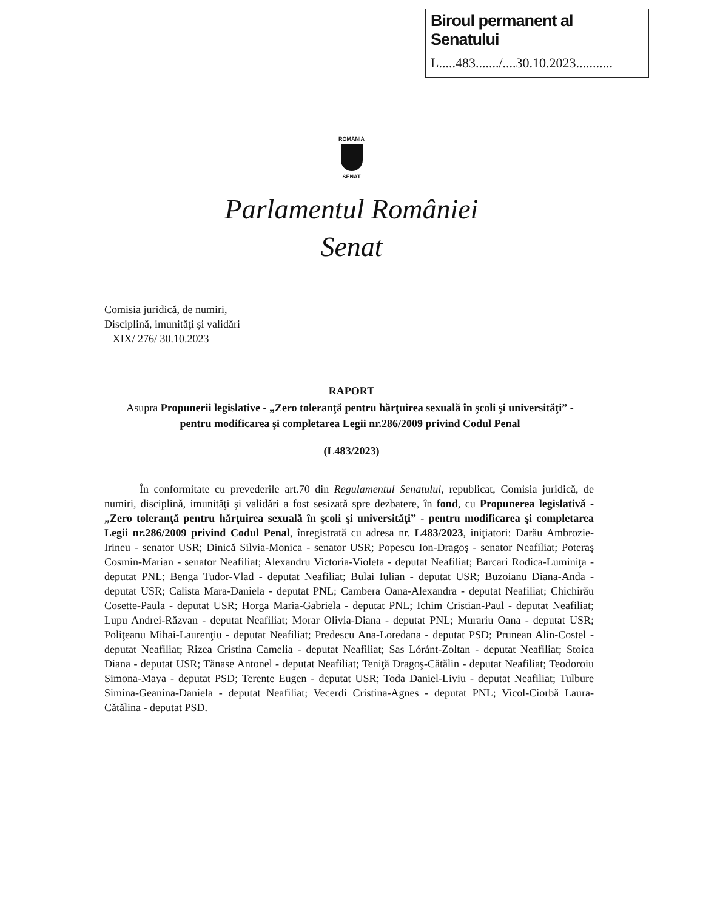Biroul permanent al Senatului
L.....483......./....30.10.2023...........
ROMÂNIA
SENAT
Parlamentul României
Senat
Comisia juridică, de numiri,
Disciplină, imunităţi şi validări
XIX/ 276/ 30.10.2023
RAPORT
Asupra Propunerii legislative - „Zero toleranţă pentru hărţuirea sexuală în şcoli şi universităţi” - pentru modificarea şi completarea Legii nr.286/2009 privind Codul Penal
(L483/2023)
În conformitate cu prevederile art.70 din Regulamentul Senatului, republicat, Comisia juridică, de numiri, disciplină, imunităţi şi validări a fost sesizată spre dezbatere, în fond, cu Propunerea legislativă - „Zero toleranţă pentru hărţuirea sexuală în şcoli şi universităţi” - pentru modificarea şi completarea Legii nr.286/2009 privind Codul Penal, înregistrată cu adresa nr. L483/2023, iniţiatori: Darău Ambrozie-Irineu - senator USR; Dinică Silvia-Monica - senator USR; Popescu Ion-Dragoş - senator Neafiliat; Poteraş Cosmin-Marian - senator Neafiliat; Alexandru Victoria-Violeta - deputat Neafiliat; Barcari Rodica-Luminiţa - deputat PNL; Benga Tudor-Vlad - deputat Neafiliat; Bulai Iulian - deputat USR; Buzoianu Diana-Anda - deputat USR; Calista Mara-Daniela - deputat PNL; Cambera Oana-Alexandra - deputat Neafiliat; Chichirău Cosette-Paula - deputat USR; Horga Maria-Gabriela - deputat PNL; Ichim Cristian-Paul - deputat Neafiliat; Lupu Andrei-Răzvan - deputat Neafiliat; Morar Olivia-Diana - deputat PNL; Murariu Oana - deputat USR; Poliţeanu Mihai-Laurenţiu - deputat Neafiliat; Predescu Ana-Loredana - deputat PSD; Prunean Alin-Costel - deputat Neafiliat; Rizea Cristina Camelia - deputat Neafiliat; Sas Lóránt-Zoltan - deputat Neafiliat; Stoica Diana - deputat USR; Tănase Antonel - deputat Neafiliat; Teniţă Dragoş-Cătălin - deputat Neafiliat; Teodoroiu Simona-Maya - deputat PSD; Terente Eugen - deputat USR; Toda Daniel-Liviu - deputat Neafiliat; Tulbure Simina-Geanina-Daniela - deputat Neafiliat; Vecerdi Cristina-Agnes - deputat PNL; Vicol-Ciorbă Laura-Cătălina - deputat PSD.